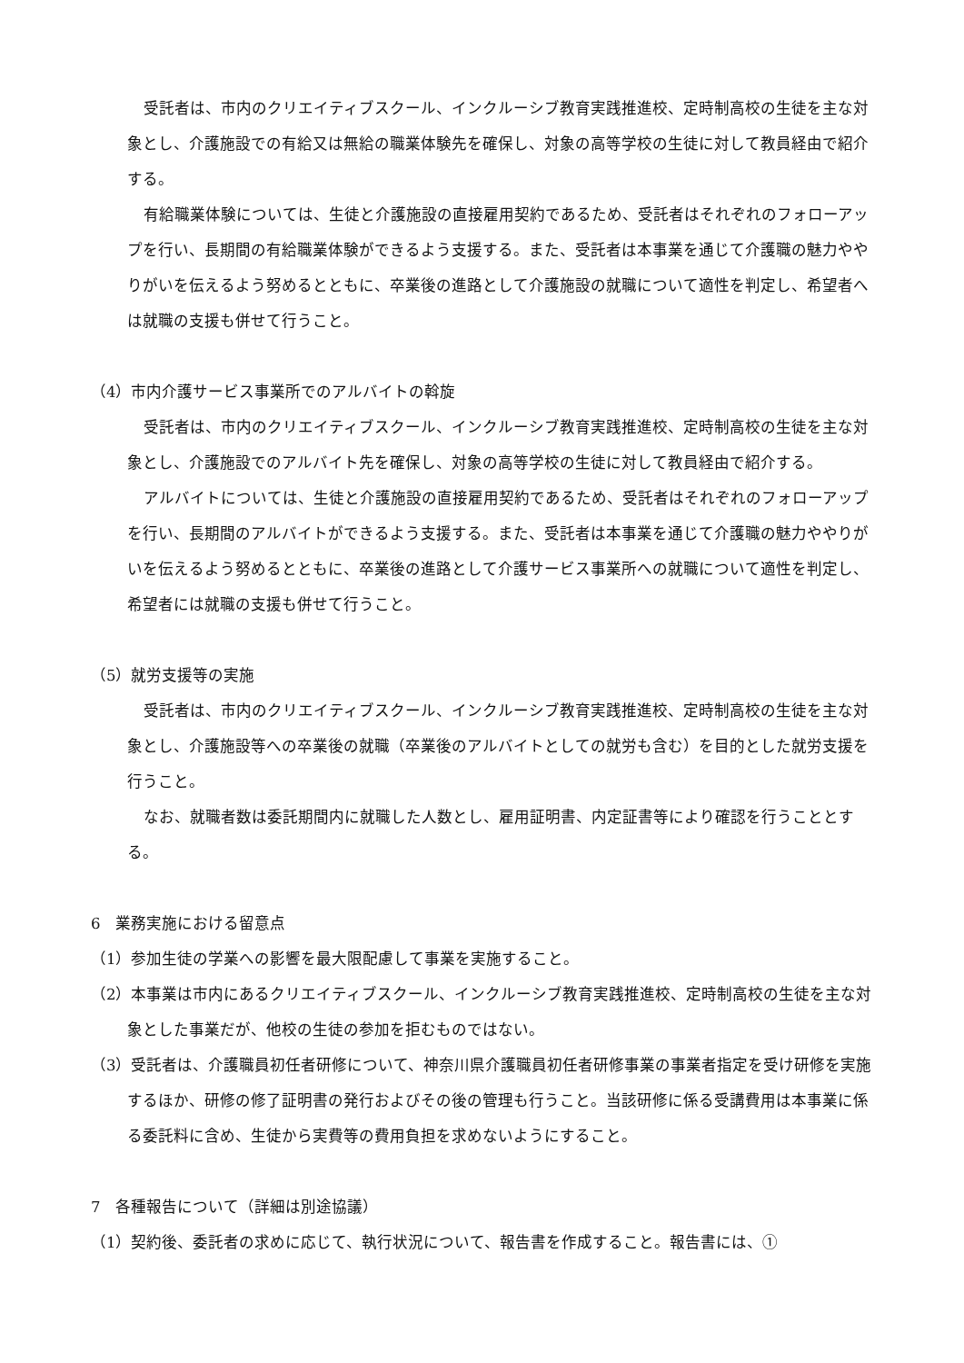受託者は、市内のクリエイティブスクール、インクルーシブ教育実践推進校、定時制高校の生徒を主な対象とし、介護施設での有給又は無給の職業体験先を確保し、対象の高等学校の生徒に対して教員経由で紹介する。
有給職業体験については、生徒と介護施設の直接雇用契約であるため、受託者はそれぞれのフォローアップを行い、長期間の有給職業体験ができるよう支援する。また、受託者は本事業を通じて介護職の魅力ややりがいを伝えるよう努めるとともに、卒業後の進路として介護施設の就職について適性を判定し、希望者へは就職の支援も併せて行うこと。
（4）市内介護サービス事業所でのアルバイトの斡旋
受託者は、市内のクリエイティブスクール、インクルーシブ教育実践推進校、定時制高校の生徒を主な対象とし、介護施設でのアルバイト先を確保し、対象の高等学校の生徒に対して教員経由で紹介する。
アルバイトについては、生徒と介護施設の直接雇用契約であるため、受託者はそれぞれのフォローアップを行い、長期間のアルバイトができるよう支援する。また、受託者は本事業を通じて介護職の魅力ややりがいを伝えるよう努めるとともに、卒業後の進路として介護サービス事業所への就職について適性を判定し、希望者には就職の支援も併せて行うこと。
（5）就労支援等の実施
受託者は、市内のクリエイティブスクール、インクルーシブ教育実践推進校、定時制高校の生徒を主な対象とし、介護施設等への卒業後の就職（卒業後のアルバイトとしての就労も含む）を目的とした就労支援を行うこと。
なお、就職者数は委託期間内に就職した人数とし、雇用証明書、内定証書等により確認を行うこととする。
6　業務実施における留意点
（1）参加生徒の学業への影響を最大限配慮して事業を実施すること。
（2）本事業は市内にあるクリエイティブスクール、インクルーシブ教育実践推進校、定時制高校の生徒を主な対象とした事業だが、他校の生徒の参加を拒むものではない。
（3）受託者は、介護職員初任者研修について、神奈川県介護職員初任者研修事業の事業者指定を受け研修を実施するほか、研修の修了証明書の発行およびその後の管理も行うこと。当該研修に係る受講費用は本事業に係る委託料に含め、生徒から実費等の費用負担を求めないようにすること。
7　各種報告について（詳細は別途協議）
（1）契約後、委託者の求めに応じて、執行状況について、報告書を作成すること。報告書には、①